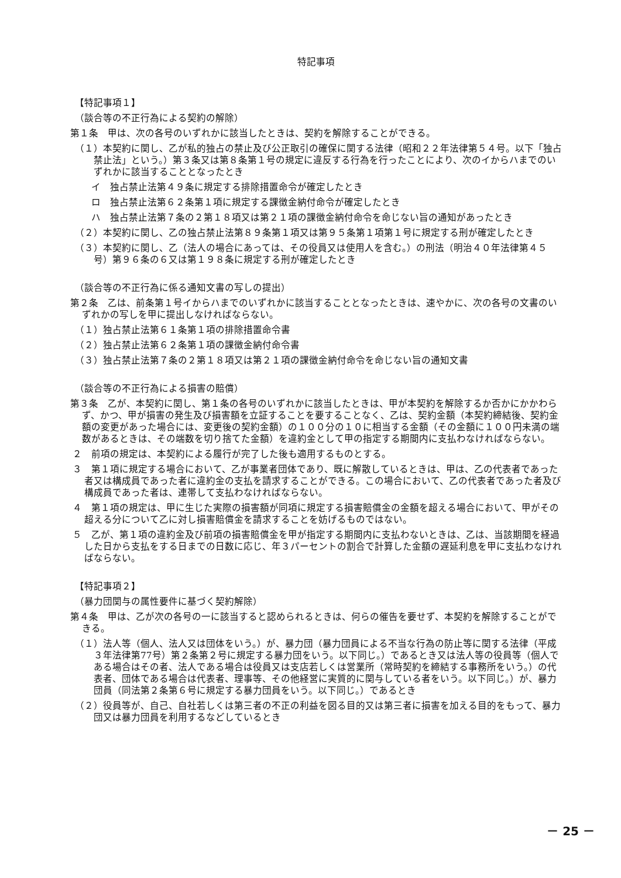特記事項
【特記事項１】
（談合等の不正行為による契約の解除）
第１条　甲は、次の各号のいずれかに該当したときは、契約を解除することができる。
（１）本契約に関し、乙が私的独占の禁止及び公正取引の確保に関する法律（昭和２２年法律第５４号。以下「独占禁止法」という。）第３条又は第８条第１号の規定に違反する行為を行ったことにより、次のイからハまでのいずれかに該当することとなったとき
イ　独占禁止法第４９条に規定する排除措置命令が確定したとき
ロ　独占禁止法第６２条第１項に規定する課徴金納付命令が確定したとき
ハ　独占禁止法第７条の２第１８項又は第２１項の課徴金納付命令を命じない旨の通知があったとき
（２）本契約に関し、乙の独占禁止法第８９条第１項又は第９５条第１項第１号に規定する刑が確定したとき
（３）本契約に関し、乙（法人の場合にあっては、その役員又は使用人を含む。）の刑法（明治４０年法律第４５号）第９６条の６又は第１９８条に規定する刑が確定したとき
（談合等の不正行為に係る通知文書の写しの提出）
第２条　乙は、前条第１号イからハまでのいずれかに該当することとなったときは、速やかに、次の各号の文書のいずれかの写しを甲に提出しなければならない。
（１）独占禁止法第６１条第１項の排除措置命令書
（２）独占禁止法第６２条第１項の課徴金納付命令書
（３）独占禁止法第７条の２第１８項又は第２１項の課徴金納付命令を命じない旨の通知文書
（談合等の不正行為による損害の賠償）
第３条　乙が、本契約に関し、第１条の各号のいずれかに該当したときは、甲が本契約を解除するか否かにかかわらず、かつ、甲が損害の発生及び損害額を立証することを要することなく、乙は、契約金額（本契約締結後、契約金額の変更があった場合には、変更後の契約金額）の１００分の１０に相当する金額（その金額に１００円未満の端数があるときは、その端数を切り捨てた金額）を違約金として甲の指定する期間内に支払わなければならない。
２　前項の規定は、本契約による履行が完了した後も適用するものとする。
３　第１項に規定する場合において、乙が事業者団体であり、既に解散しているときは、甲は、乙の代表者であった者又は構成員であった者に違約金の支払を請求することができる。この場合において、乙の代表者であった者及び構成員であった者は、連帯して支払わなければならない。
４　第１項の規定は、甲に生じた実際の損害額が同項に規定する損害賠償金の金額を超える場合において、甲がその超える分について乙に対し損害賠償金を請求することを妨げるものではない。
５　乙が、第１項の違約金及び前項の損害賠償金を甲が指定する期間内に支払わないときは、乙は、当該期間を経過した日から支払をする日までの日数に応じ、年３パーセントの割合で計算した金額の遅延利息を甲に支払わなければならない。
【特記事項２】
（暴力団関与の属性要件に基づく契約解除）
第４条　甲は、乙が次の各号の一に該当すると認められるときは、何らの催告を要せず、本契約を解除することができる。
（１）法人等（個人、法人又は団体をいう。）が、暴力団（暴力団員による不当な行為の防止等に関する法律（平成３年法律第77号）第２条第２号に規定する暴力団をいう。以下同じ。）であるとき又は法人等の役員等（個人である場合はその者、法人である場合は役員又は支店若しくは営業所（常時契約を締結する事務所をいう。）の代表者、団体である場合は代表者、理事等、その他経営に実質的に関与している者をいう。以下同じ。）が、暴力団員（同法第２条第６号に規定する暴力団員をいう。以下同じ。）であるとき
（２）役員等が、自己、自社若しくは第三者の不正の利益を図る目的又は第三者に損害を加える目的をもって、暴力団又は暴力団員を利用するなどしているとき
－ 25 －